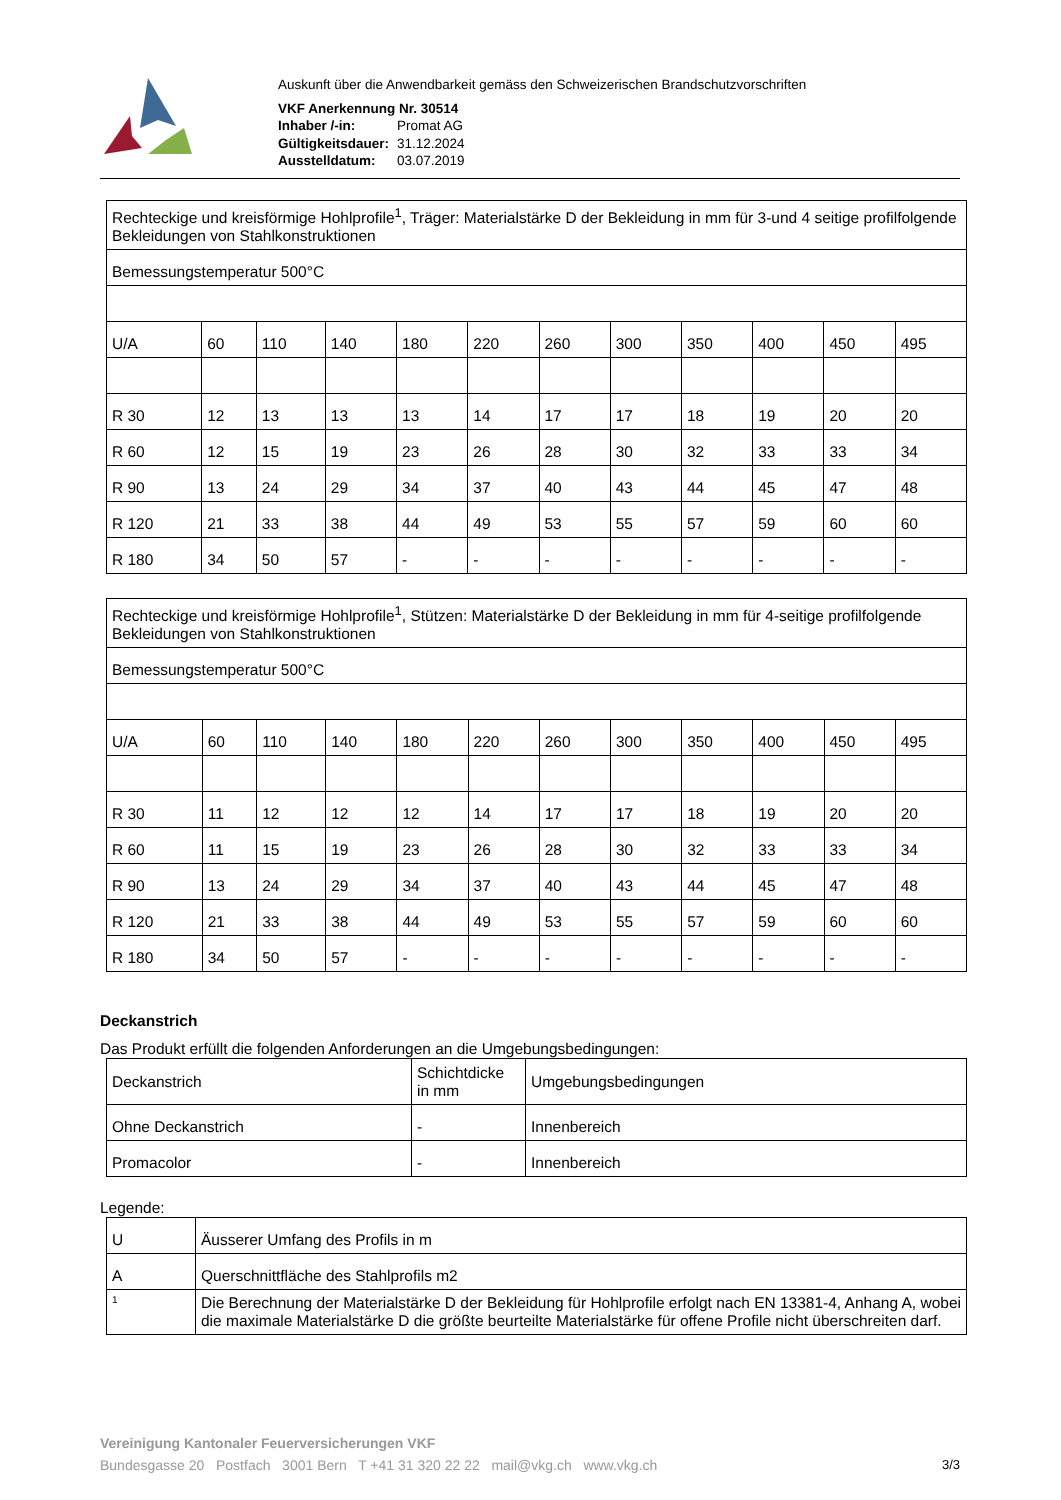Auskunft über die Anwendbarkeit gemäss den Schweizerischen Brandschutzvorschriften
| VKF Anerkennung Nr. 30514 | |
| Inhaber /-in: | Promat AG |
| Gültigkeitsdauer: | 31.12.2024 |
| Ausstelldatum: | 03.07.2019 |
| Rechteckige und kreisförmige Hohlprofile<sup>1</sup>, Träger: Materialstärke D der Bekleidung in mm für 3-und 4 seitige profilfolgende Bekleidungen von Stahlkonstruktionen | | | | | | | | | | | |
| Bemessungstemperatur 500°C | | | | | | | | | | | |
| U/A | 60 | 110 | 140 | 180 | 220 | 260 | 300 | 350 | 400 | 450 | 495 |
| R 30 | 12 | 13 | 13 | 13 | 14 | 17 | 17 | 18 | 19 | 20 | 20 |
| R 60 | 12 | 15 | 19 | 23 | 26 | 28 | 30 | 32 | 33 | 33 | 34 |
| R 90 | 13 | 24 | 29 | 34 | 37 | 40 | 43 | 44 | 45 | 47 | 48 |
| R 120 | 21 | 33 | 38 | 44 | 49 | 53 | 55 | 57 | 59 | 60 | 60 |
| R 180 | 34 | 50 | 57 | - | - | - | - | - | - | - | - |
| Rechteckige und kreisförmige Hohlprofile<sup>1</sup>, Stützen: Materialstärke D der Bekleidung in mm für 4-seitige profilfolgende Bekleidungen von Stahlkonstruktionen | | | | | | | | | | | |
| Bemessungstemperatur 500°C | | | | | | | | | | | |
| U/A | 60 | 110 | 140 | 180 | 220 | 260 | 300 | 350 | 400 | 450 | 495 |
| R 30 | 11 | 12 | 12 | 12 | 14 | 17 | 17 | 18 | 19 | 20 | 20 |
| R 60 | 11 | 15 | 19 | 23 | 26 | 28 | 30 | 32 | 33 | 33 | 34 |
| R 90 | 13 | 24 | 29 | 34 | 37 | 40 | 43 | 44 | 45 | 47 | 48 |
| R 120 | 21 | 33 | 38 | 44 | 49 | 53 | 55 | 57 | 59 | 60 | 60 |
| R 180 | 34 | 50 | 57 | - | - | - | - | - | - | - | - |
Deckanstrich
Das Produkt erfüllt die folgenden Anforderungen an die Umgebungsbedingungen:
| Deckanstrich | Schichtdicke in mm | Umgebungsbedingungen |
| Ohne Deckanstrich | - | Innenbereich |
| Promacolor | - | Innenbereich |
Legende:
| U | Äusserer Umfang des Profils in m |
| A | Querschnittfläche des Stahlprofils m2 |
| 1 | Die Berechnung der Materialstärke D der Bekleidung für Hohlprofile erfolgt nach EN 13381-4, Anhang A, wobei die maximale Materialstärke D die größte beurteilte Materialstärke für offene Profile nicht überschreiten darf. |
Vereinigung Kantonaler Feuerversicherungen VKF
Bundesgasse 20 Postfach 3001 Bern T +41 31 320 22 22 mail@vkg.ch www.vkg.ch 3/3